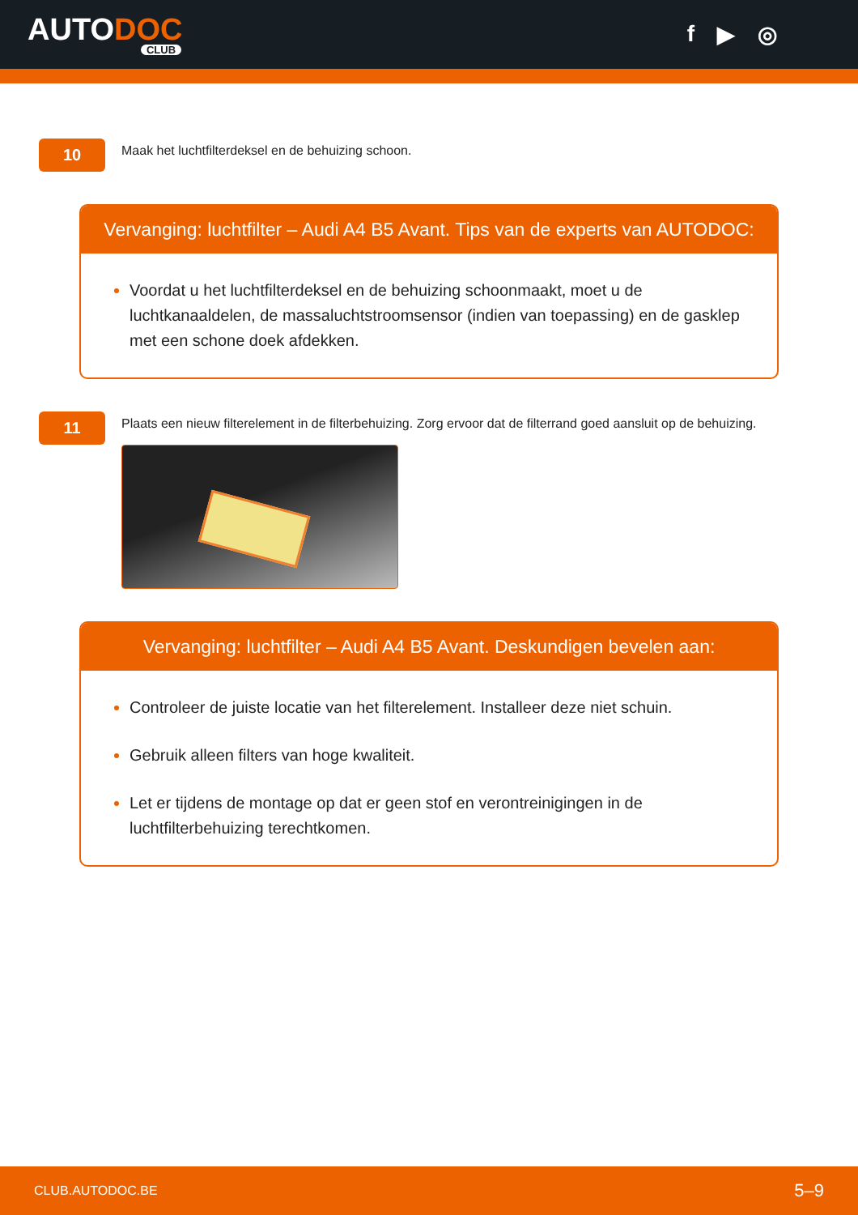AUTODOC
CLUB
f ▶ ◎
10
Maak het luchtfilterdeksel en de behuizing schoon.
Vervanging: luchtfilter – Audi A4 B5 Avant. Tips van de experts van AUTODOC:
Voordat u het luchtfilterdeksel en de behuizing schoonmaakt, moet u de luchtkanaaldelen, de massaluchtstroomsensor (indien van toepassing) en de gasklep met een schone doek afdekken.
11
Plaats een nieuw filterelement in de filterbehuizing. Zorg ervoor dat de filterrand goed aansluit op de behuizing.
Vervanging: luchtfilter – Audi A4 B5 Avant. Deskundigen bevelen aan:
Controleer de juiste locatie van het filterelement. Installeer deze niet schuin.
Gebruik alleen filters van hoge kwaliteit.
Let er tijdens de montage op dat er geen stof en verontreinigingen in de luchtfilterbehuizing terechtkomen.
CLUB.AUTODOC.BE 5–9